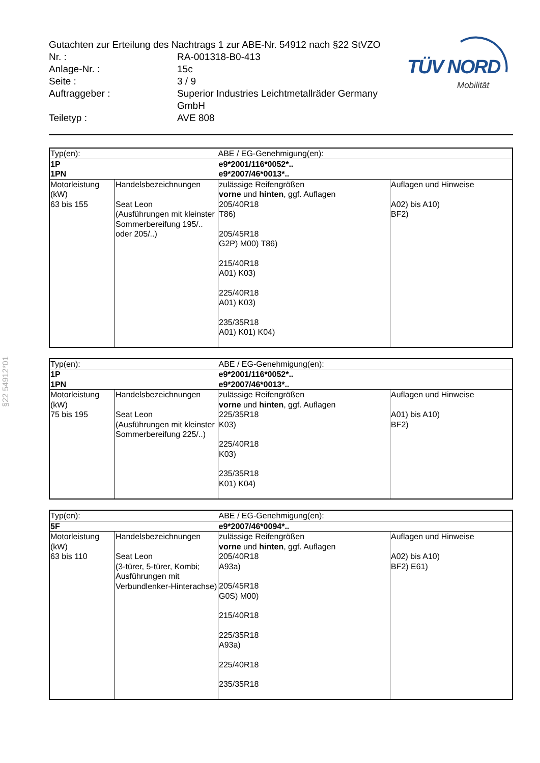Gutachten zur Erteilung des Nachtrags 1 zur ABE-Nr. 54912 nach §22 StVZO
Nr. : RA-001318-B0-413
Anlage-Nr. : 15c
Seite : 3 / 9
Auftraggeber : Superior Industries Leichtmetallräder Germany
GmbH
Teiletyp : AVE 808
TÜV NORD
Mobilität
§22 54912*01
| Typ(en): | | ABE / EG-Genehmigung(en): | |
| 1P 1PN | | e9*2001/116*0052*.. e9*2007/46*0013*.. | |
| Motorleistung (kW) | Handelsbezeichnungen | zulässige Reifengrößen vorne und hinten , ggf. Auflagen | Auflagen und Hinweise |
| 63 bis 155 | Seat Leon (Ausführungen mit kleinster Sommerbereifung 195/.. oder 205/..) | 205/40R18 T86) 205/45R18 G2P) M00) T86) 215/40R18 A01) K03) 225/40R18 A01) K03) 235/35R18 A01) K01) K04) | A02) bis A10) BF2) |
| Typ(en): | | ABE / EG-Genehmigung(en): | |
| 1P 1PN | | e9*2001/116*0052*.. e9*2007/46*0013*.. | |
| Motorleistung (kW) | Handelsbezeichnungen | zulässige Reifengrößen vorne und hinten , ggf. Auflagen | Auflagen und Hinweise |
| 75 bis 195 | Seat Leon (Ausführungen mit kleinster Sommerbereifung 225/..) | 225/35R18 K03) 225/40R18 K03) 235/35R18 K01) K04) | A01) bis A10) BF2) |
| Typ(en): | | ABE / EG-Genehmigung(en): | |
| 5F | | e9*2007/46*0094*.. | |
| Motorleistung (kW) | Handelsbezeichnungen | zulässige Reifengrößen vorne und hinten , ggf. Auflagen | Auflagen und Hinweise |
| 63 bis 110 | Seat Leon (3-türer, 5-türer, Kombi; Ausführungen mit Verbundlenker-Hinterachse) | 205/40R18 A93a) 205/45R18 G0S) M00) 215/40R18 225/35R18 A93a) 225/40R18 235/35R18 | A02) bis A10) BF2) E61) |